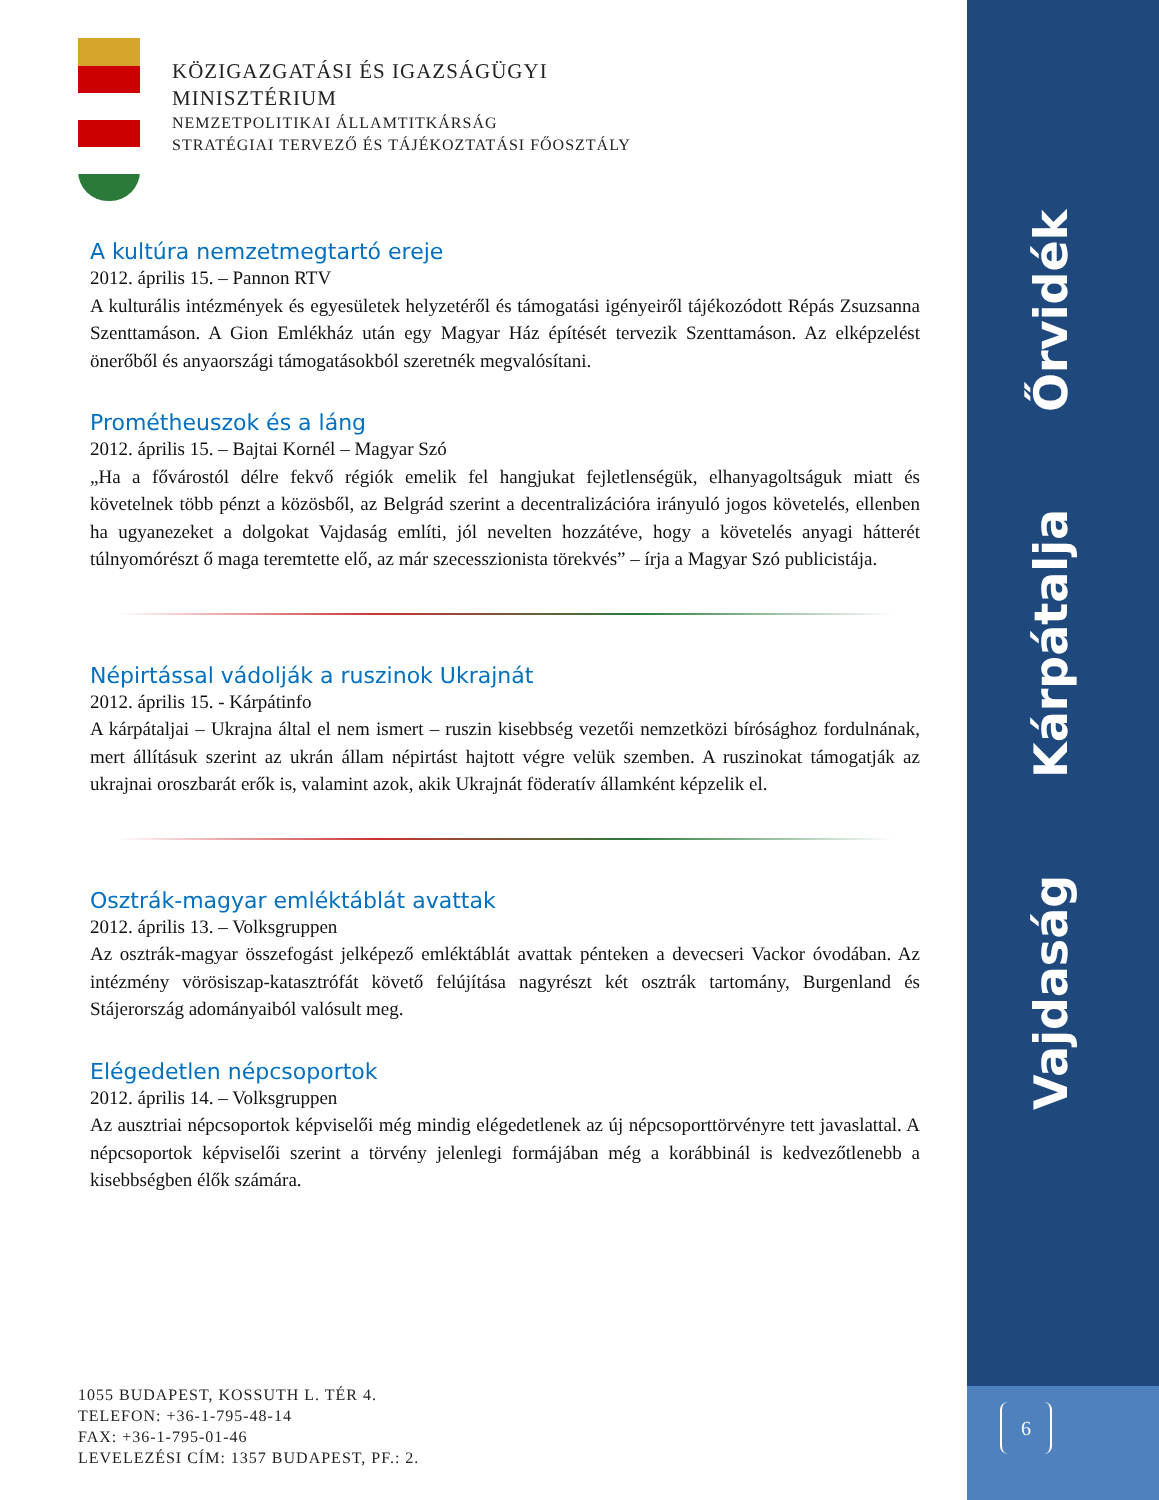Vajdaság Kárpátalja Őrvidék
6
KÖZIGAZGATÁSI ÉS IGAZSÁGÜGYI
MINISZTÉRIUM
NEMZETPOLITIKAI ÁLLAMTITKÁRSÁG
STRATÉGIAI TERVEZŐ ÉS TÁJÉKOZTATÁSI FŐOSZTÁLY
A kultúra nemzetmegtartó ereje
2012. április 15. – Pannon RTV
A kulturális intézmények és egyesületek helyzetéről és támogatási igényeiről tájékozódott Répás Zsuzsanna Szenttamáson. A Gion Emlékház után egy Magyar Ház építését tervezik Szenttamáson. Az elképzelést önerőből és anyaországi támogatásokból szeretnék megvalósítani.
Prométheuszok és a láng
2012. április 15. – Bajtai Kornél – Magyar Szó
„Ha a fővárostól délre fekvő régiók emelik fel hangjukat fejletlenségük, elhanyagoltságuk miatt és követelnek több pénzt a közösből, az Belgrád szerint a decentralizációra irányuló jogos követelés, ellenben ha ugyanezeket a dolgokat Vajdaság említi, jól nevelten hozzátéve, hogy a követelés anyagi hátterét túlnyomórészt ő maga teremtette elő, az már szecesszionista törekvés” – írja a Magyar Szó publicistája.
Népirtással vádolják a ruszinok Ukrajnát
2012. április 15. - Kárpátinfo
A kárpátaljai – Ukrajna által el nem ismert – ruszin kisebbség vezetői nemzetközi bírósághoz fordulnának, mert állításuk szerint az ukrán állam népirtást hajtott végre velük szemben. A ruszinokat támogatják az ukrajnai oroszbarát erők is, valamint azok, akik Ukrajnát föderatív államként képzelik el.
Osztrák-magyar emléktáblát avattak
2012. április 13. – Volksgruppen
Az osztrák-magyar összefogást jelképező emléktáblát avattak pénteken a devecseri Vackor óvodában. Az intézmény vörösiszap-katasztrófát követő felújítása nagyrészt két osztrák tartomány, Burgenland és Stájerország adományaiból valósult meg.
Elégedetlen népcsoportok
2012. április 14. – Volksgruppen
Az ausztriai népcsoportok képviselői még mindig elégedetlenek az új népcsoporttörvényre tett javaslattal. A népcsoportok képviselői szerint a törvény jelenlegi formájában még a korábbinál is kedvezőtlenebb a kisebbségben élők számára.
1055 BUDAPEST, KOSSUTH L. TÉR 4.
TELEFON: +36-1-795-48-14
FAX: +36-1-795-01-46
LEVELEZÉSI CÍM: 1357 BUDAPEST, PF.: 2.